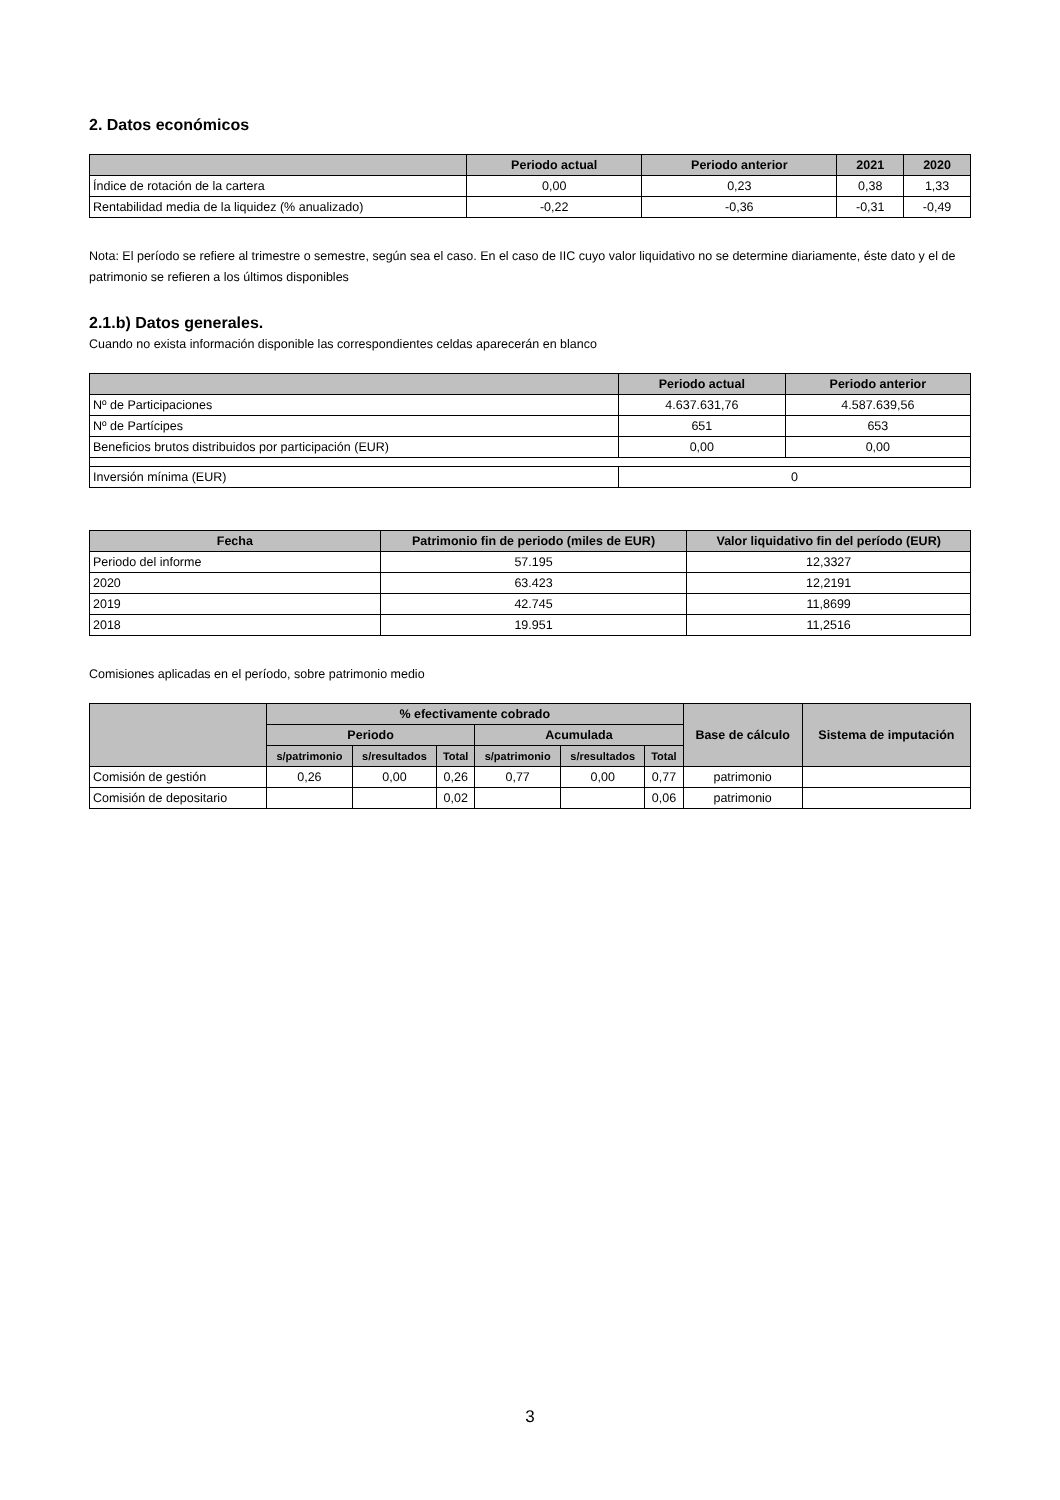2. Datos económicos
| | Periodo actual | Periodo anterior | 2021 | 2020 |
| --- | --- | --- | --- | --- |
| Índice de rotación de la cartera | 0,00 | 0,23 | 0,38 | 1,33 |
| Rentabilidad media de la liquidez (% anualizado) | -0,22 | -0,36 | -0,31 | -0,49 |
Nota: El período se refiere al trimestre o semestre, según sea el caso. En el caso de IIC cuyo valor liquidativo no se determine diariamente, éste dato y el de patrimonio se refieren a los últimos disponibles
2.1.b) Datos generales.
Cuando no exista información disponible las correspondientes celdas aparecerán en blanco
| | Periodo actual | Periodo anterior |
| --- | --- | --- |
| Nº de Participaciones | 4.637.631,76 | 4.587.639,56 |
| Nº de Partícipes | 651 | 653 |
| Beneficios brutos distribuidos por participación (EUR) | 0,00 | 0,00 |
| Inversión mínima (EUR) | 0 | |
| Fecha | Patrimonio fin de periodo (miles de EUR) | Valor liquidativo fin del período (EUR) |
| --- | --- | --- |
| Periodo del informe | 57.195 | 12,3327 |
| 2020 | 63.423 | 12,2191 |
| 2019 | 42.745 | 11,8699 |
| 2018 | 19.951 | 11,2516 |
Comisiones aplicadas en el período, sobre patrimonio medio
| | % efectivamente cobrado | | | | | | Base de cálculo | Sistema de imputación |
| --- | --- | --- | --- | --- | --- | --- | --- | --- |
| | Periodo | | | Acumulada | | | | |
| | s/patrimonio | s/resultados | Total | s/patrimonio | s/resultados | Total | | |
| Comisión de gestión | 0,26 | 0,00 | 0,26 | 0,77 | 0,00 | 0,77 | patrimonio | |
| Comisión de depositario | | | 0,02 | | | 0,06 | patrimonio | |
3